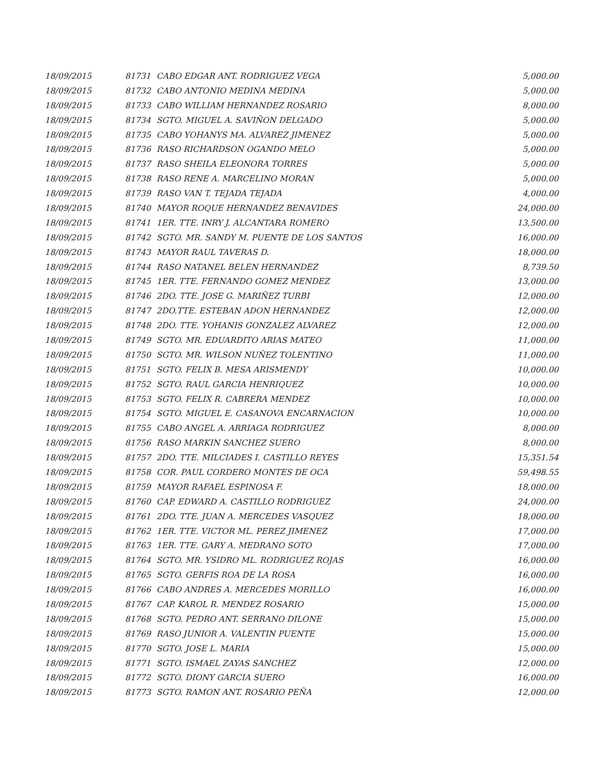| 18/09/2015 | 81731 | CABO EDGAR ANT. RODRIGUEZ VEGA | 5,000.00 |
| 18/09/2015 | 81732 | CABO ANTONIO MEDINA MEDINA | 5,000.00 |
| 18/09/2015 | 81733 | CABO WILLIAM HERNANDEZ ROSARIO | 8,000.00 |
| 18/09/2015 | 81734 | SGTO. MIGUEL A. SAVIÑON DELGADO | 5,000.00 |
| 18/09/2015 | 81735 | CABO YOHANYS MA. ALVAREZ JIMENEZ | 5,000.00 |
| 18/09/2015 | 81736 | RASO RICHARDSON OGANDO MELO | 5,000.00 |
| 18/09/2015 | 81737 | RASO SHEILA ELEONORA TORRES | 5,000.00 |
| 18/09/2015 | 81738 | RASO RENE A. MARCELINO MORAN | 5,000.00 |
| 18/09/2015 | 81739 | RASO VAN T. TEJADA TEJADA | 4,000.00 |
| 18/09/2015 | 81740 | MAYOR ROQUE HERNANDEZ BENAVIDES | 24,000.00 |
| 18/09/2015 | 81741 | 1ER. TTE. INRY J. ALCANTARA ROMERO | 13,500.00 |
| 18/09/2015 | 81742 | SGTO. MR. SANDY M. PUENTE DE LOS SANTOS | 16,000.00 |
| 18/09/2015 | 81743 | MAYOR RAUL TAVERAS D. | 18,000.00 |
| 18/09/2015 | 81744 | RASO NATANEL BELEN HERNANDEZ | 8,739.50 |
| 18/09/2015 | 81745 | 1ER. TTE. FERNANDO GOMEZ MENDEZ | 13,000.00 |
| 18/09/2015 | 81746 | 2DO. TTE. JOSE G. MARIÑEZ TURBI | 12,000.00 |
| 18/09/2015 | 81747 | 2DO.TTE. ESTEBAN ADON HERNANDEZ | 12,000.00 |
| 18/09/2015 | 81748 | 2DO. TTE. YOHANIS GONZALEZ ALVAREZ | 12,000.00 |
| 18/09/2015 | 81749 | SGTO. MR. EDUARDITO ARIAS MATEO | 11,000.00 |
| 18/09/2015 | 81750 | SGTO. MR. WILSON NUÑEZ TOLENTINO | 11,000.00 |
| 18/09/2015 | 81751 | SGTO. FELIX B. MESA ARISMENDY | 10,000.00 |
| 18/09/2015 | 81752 | SGTO. RAUL GARCIA HENRIQUEZ | 10,000.00 |
| 18/09/2015 | 81753 | SGTO. FELIX R. CABRERA MENDEZ | 10,000.00 |
| 18/09/2015 | 81754 | SGTO. MIGUEL E. CASANOVA ENCARNACION | 10,000.00 |
| 18/09/2015 | 81755 | CABO ANGEL A. ARRIAGA RODRIGUEZ | 8,000.00 |
| 18/09/2015 | 81756 | RASO MARKIN SANCHEZ SUERO | 8,000.00 |
| 18/09/2015 | 81757 | 2DO. TTE. MILCIADES I. CASTILLO REYES | 15,351.54 |
| 18/09/2015 | 81758 | COR. PAUL CORDERO MONTES DE OCA | 59,498.55 |
| 18/09/2015 | 81759 | MAYOR RAFAEL ESPINOSA F. | 18,000.00 |
| 18/09/2015 | 81760 | CAP. EDWARD A. CASTILLO RODRIGUEZ | 24,000.00 |
| 18/09/2015 | 81761 | 2DO. TTE. JUAN A. MERCEDES VASQUEZ | 18,000.00 |
| 18/09/2015 | 81762 | 1ER. TTE. VICTOR ML. PEREZ JIMENEZ | 17,000.00 |
| 18/09/2015 | 81763 | 1ER. TTE. GARY A. MEDRANO SOTO | 17,000.00 |
| 18/09/2015 | 81764 | SGTO. MR. YSIDRO ML. RODRIGUEZ ROJAS | 16,000.00 |
| 18/09/2015 | 81765 | SGTO. GERFIS ROA DE LA ROSA | 16,000.00 |
| 18/09/2015 | 81766 | CABO ANDRES A. MERCEDES MORILLO | 16,000.00 |
| 18/09/2015 | 81767 | CAP. KAROL R. MENDEZ ROSARIO | 15,000.00 |
| 18/09/2015 | 81768 | SGTO. PEDRO ANT. SERRANO DILONE | 15,000.00 |
| 18/09/2015 | 81769 | RASO JUNIOR A. VALENTIN PUENTE | 15,000.00 |
| 18/09/2015 | 81770 | SGTO. JOSE L. MARIA | 15,000.00 |
| 18/09/2015 | 81771 | SGTO. ISMAEL ZAYAS SANCHEZ | 12,000.00 |
| 18/09/2015 | 81772 | SGTO. DIONY GARCIA SUERO | 16,000.00 |
| 18/09/2015 | 81773 | SGTO. RAMON ANT. ROSARIO PEÑA | 12,000.00 |